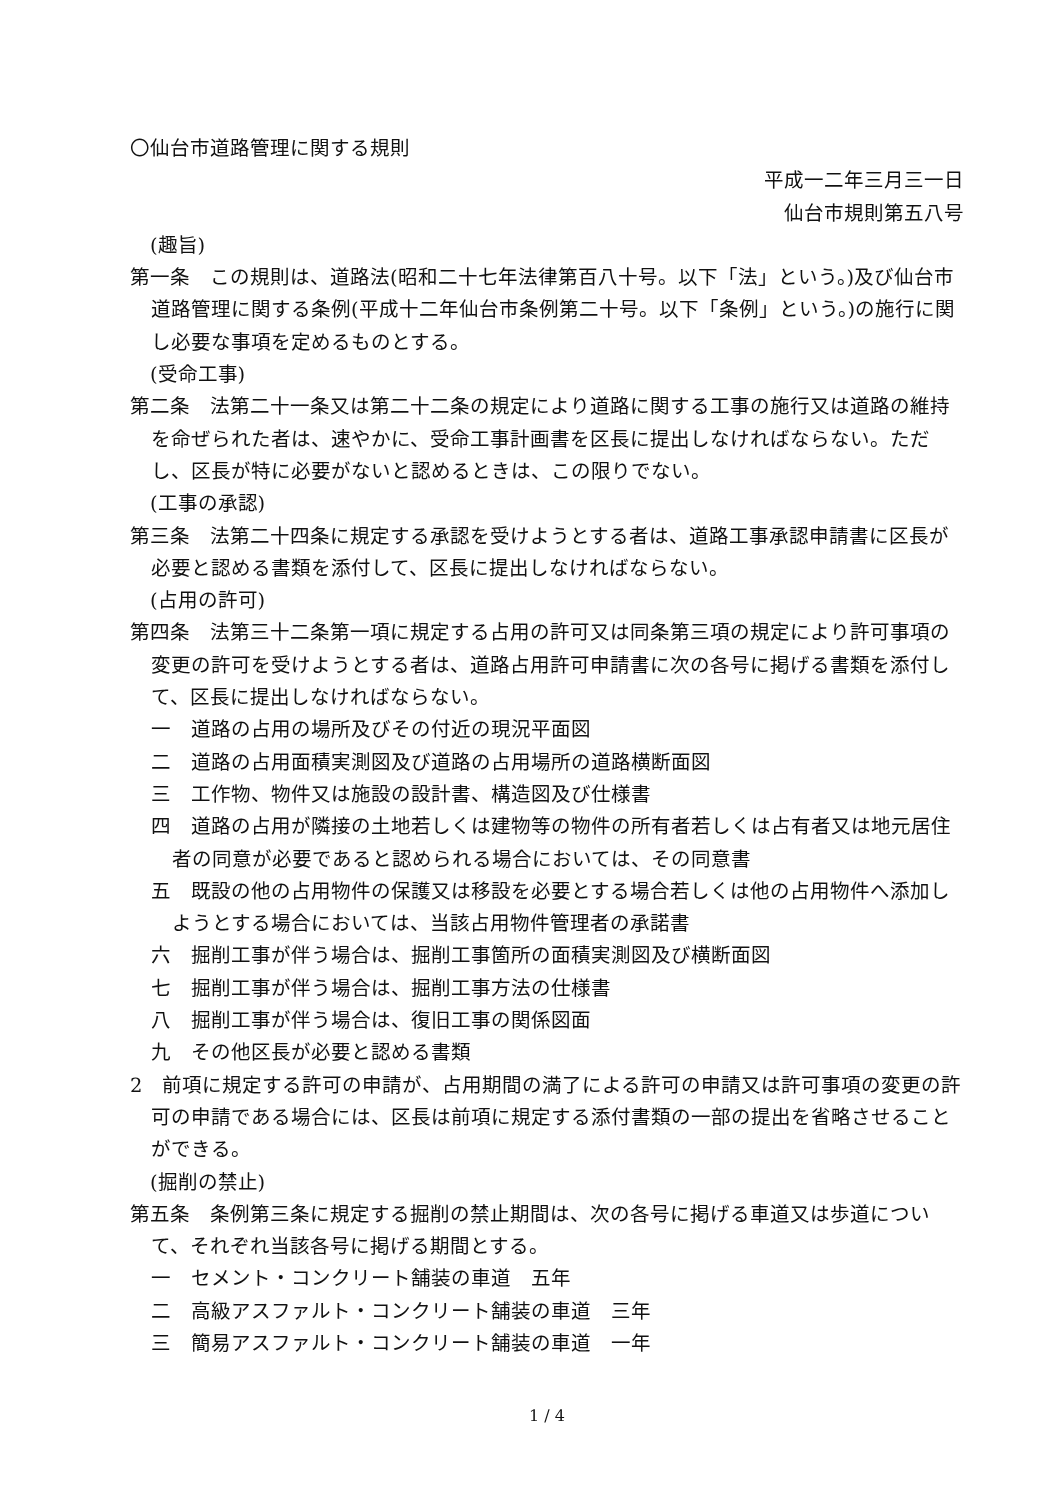〇仙台市道路管理に関する規則
平成一二年三月三一日
仙台市規則第五八号
(趣旨)
第一条　この規則は、道路法(昭和二十七年法律第百八十号。以下「法」という。)及び仙台市道路管理に関する条例(平成十二年仙台市条例第二十号。以下「条例」という。)の施行に関し必要な事項を定めるものとする。
(受命工事)
第二条　法第二十一条又は第二十二条の規定により道路に関する工事の施行又は道路の維持を命ぜられた者は、速やかに、受命工事計画書を区長に提出しなければならない。ただし、区長が特に必要がないと認めるときは、この限りでない。
(工事の承認)
第三条　法第二十四条に規定する承認を受けようとする者は、道路工事承認申請書に区長が必要と認める書類を添付して、区長に提出しなければならない。
(占用の許可)
第四条　法第三十二条第一項に規定する占用の許可又は同条第三項の規定により許可事項の変更の許可を受けようとする者は、道路占用許可申請書に次の各号に掲げる書類を添付して、区長に提出しなければならない。
一　道路の占用の場所及びその付近の現況平面図
二　道路の占用面積実測図及び道路の占用場所の道路横断面図
三　工作物、物件又は施設の設計書、構造図及び仕様書
四　道路の占用が隣接の土地若しくは建物等の物件の所有者若しくは占有者又は地元居住者の同意が必要であると認められる場合においては、その同意書
五　既設の他の占用物件の保護又は移設を必要とする場合若しくは他の占用物件へ添加しようとする場合においては、当該占用物件管理者の承諾書
六　掘削工事が伴う場合は、掘削工事箇所の面積実測図及び横断面図
七　掘削工事が伴う場合は、掘削工事方法の仕様書
八　掘削工事が伴う場合は、復旧工事の関係図面
九　その他区長が必要と認める書類
2　前項に規定する許可の申請が、占用期間の満了による許可の申請又は許可事項の変更の許可の申請である場合には、区長は前項に規定する添付書類の一部の提出を省略させることができる。
(掘削の禁止)
第五条　条例第三条に規定する掘削の禁止期間は、次の各号に掲げる車道又は歩道について、それぞれ当該各号に掲げる期間とする。
一　セメント・コンクリート舗装の車道　五年
二　高級アスファルト・コンクリート舗装の車道　三年
三　簡易アスファルト・コンクリート舗装の車道　一年
1 / 4